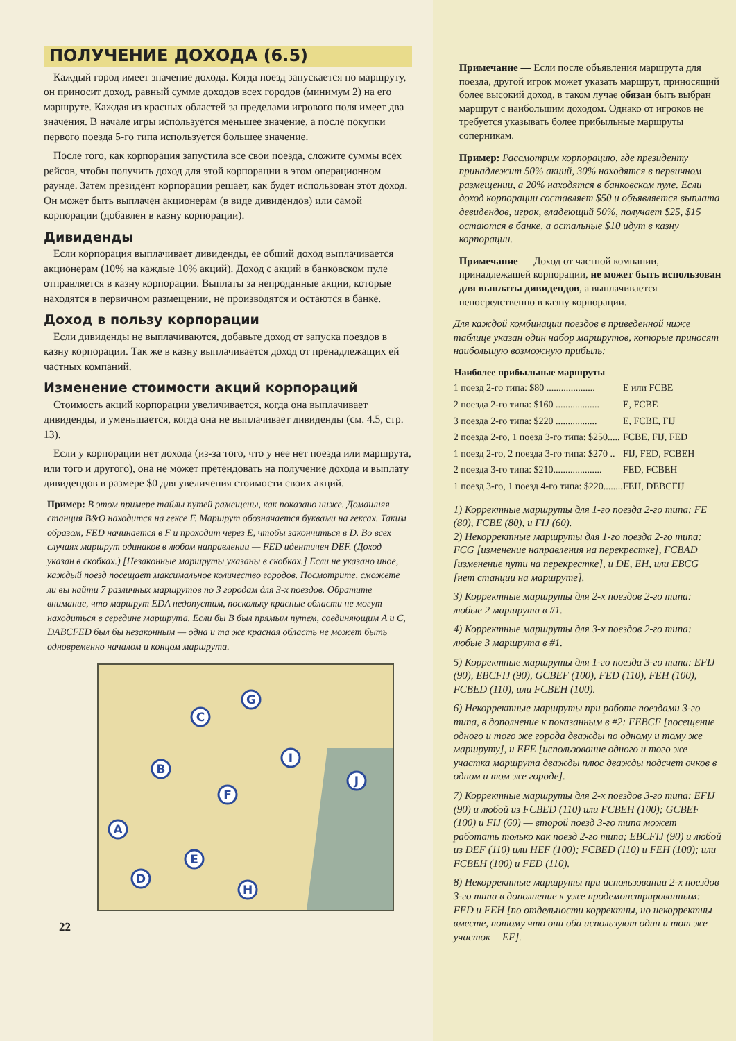ПОЛУЧЕНИЕ ДОХОДА (6.5)
Каждый город имеет значение дохода. Когда поезд запускается по маршруту, он приносит доход, равный сумме доходов всех городов (минимум 2) на его маршруте. Каждая из красных областей за пределами игрового поля имеет два значения. В начале игры используется меньшее значение, а после покупки первого поезда 5-го типа используется большее значение.
После того, как корпорация запустила все свои поезда, сложите суммы всех рейсов, чтобы получить доход для этой корпорации в этом операционном раунде. Затем президент корпорации решает, как будет использован этот доход. Он может быть выплачен акционерам (в виде дивидендов) или самой корпорации (добавлен в казну корпорации).
Дивиденды
Если корпорация выплачивает дивиденды, ее общий доход выплачивается акционерам (10% на каждые 10% акций). Доход с акций в банковском пуле отправляется в казну корпорации. Выплаты за непроданные акции, которые находятся в первичном размещении, не производятся и остаются в банке.
Доход в пользу корпорации
Если дивиденды не выплачиваются, добавьте доход от запуска поездов в казну корпорации. Так же в казну выплачивается доход от пренадлежащих ей частных компаний.
Изменение стоимости акций корпораций
Стоимость акций корпорации увеличивается, когда она выплачивает дивиденды, и уменьшается, когда она не выплачивает дивиденды (см. 4.5, стр. 13).
Если у корпорации нет дохода (из-за того, что у нее нет поезда или маршрута, или того и другого), она не может претендовать на получение дохода и выплату дивидендов в размере $0 для увеличения стоимости своих акций.
Пример: В этом примере тайлы путей рамещены, как показано ниже. Домашняя станция B&O находится на гексе F. Маршрут обозначается буквами на гексах. Таким образом, FED начинается в F и проходит через E, чтобы закончиться в D. Во всех случаях маршрут одинаков в любом направлении — FED идентичен DEF. (Доход указан в скобках.) [Незаконные маршруты указаны в скобках.] Если не указано иное, каждый поезд посещает максимальное количество городов. Посмотрите, сможете ли вы найти 7 различных маршрутов по 3 городам для 3-х поездов. Обратите внимание, что маршрут EDA недопустим, поскольку красные области не могут находиться в середине маршрута. Если бы B был прямым путем, соединяющим A и C, DABCFED был бы незаконным — одна и та же красная область не может быть одновременно началом и концом маршрута.
G
C
B
I
F
J
A
E
D
H
22
Примечание — Если после объявления маршрута для поезда, другой игрок может указать маршрут, приносящий более высокий доход, в таком лучае обязан быть выбран маршрут с наибольшим доходом. Однако от игроков не требуется указывать более прибыльные маршруты соперникам.
Пример: Рассмотрим корпорацию, где президенту принадлежит 50% акций, 30% находятся в первичном размещении, а 20% находятся в банковском пуле. Если доход корпорации составляет $50 и объявляется выплата девидендов, игрок, владеющий 50%, получает $25, $15 остаются в банке, а остальные $10 идут в казну корпорации.
Примечание — Доход от частной компании, принадлежащей корпорации, не может быть использован для выплаты дивидендов, а выплачивается непосредственно в казну корпорации.
Для каждой комбинации поездов в приведенной ниже таблице указан один набор маршрутов, которые приносят наибольшую возможную прибыль:
| Наиболее прибыльные маршруты | |
| --- | --- |
| 1 поезд 2-го типа: $80 .................... | E или FCBE |
| 2 поезда 2-го типа: $160 .................. | E, FCBE |
| 3 поезда 2-го типа: $220 ................. | E, FCBE, FIJ |
| 2 поезда 2-го, 1 поезд 3-го типа: $250..... | FCBE, FIJ, FED |
| 1 поезд 2-го, 2 поезда 3-го типа: $270 .. | FIJ, FED, FCBEH |
| 2 поезда 3-го типа: $210.................... | FED, FCBEH |
| 1 поезд 3-го, 1 поезд 4-го типа: $220........ | FEH, DEBCFIJ |
1) Корректные маршруты для 1-го поезда 2-го типа: FE (80), FCBE (80), и FIJ (60).
2) Некорректные маршруты для 1-го поезда 2-го типа: FCG [изменение направления на перекрестке], FCBAD [изменение пути на перекрестке], и DE, EH, или EBCG [нет станции на маршруте].
3) Корректные маршруты для 2-х поездов 2-го типа: любые 2 маршрута в #1.
4) Корректные маршруты для 3-х поездов 2-го типа: любые 3 маршрута в #1.
5) Корректные маршруты для 1-го поезда 3-го типа: EFIJ (90), EBCFIJ (90), GCBEF (100), FED (110), FEH (100), FCBED (110), или FCBEH (100).
6) Некорректные маршруты при работе поездами 3-го типа, в дополнение к показанным в #2: FEBCF [посещение одного и того же города дважды по одному и тому же маршруту], и EFE [использование одного и того же участка маршрута дважды плюс дважды подсчет очков в одном и том же городе].
7) Корректные маршруты для 2-х поездов 3-го типа: EFIJ (90) и любой из FCBED (110) или FCBEH (100); GCBEF (100) и FIJ (60) — второй поезд 3-го типа может работать только как поезд 2-го типа; EBCFIJ (90) и любой из DEF (110) или HEF (100); FCBED (110) и FEH (100); или FCBEH (100) и FED (110).
8) Некорректные маршруты при использовании 2-х поездов 3-го типа в дополнение к уже продемонстрированным: FED и FEH [по отдельности корректны, но некорректны вместе, потому что они оба используют один и тот же участок —EF].